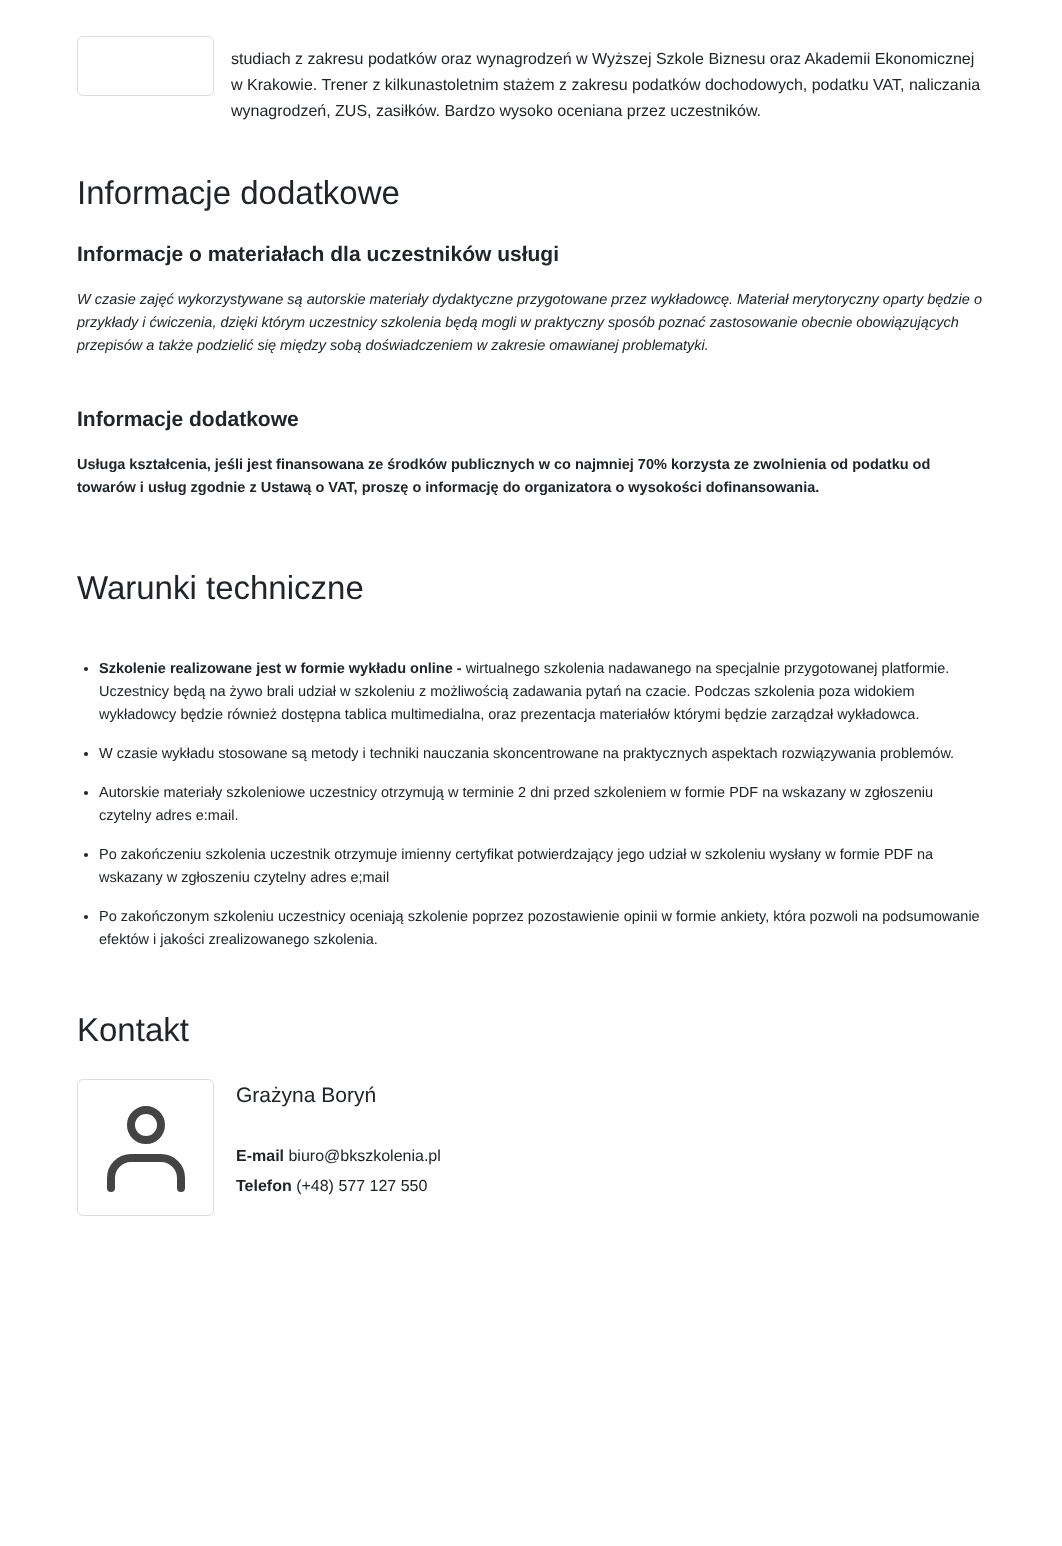studiach z zakresu podatków oraz wynagrodzeń w Wyższej Szkole Biznesu oraz Akademii Ekonomicznej w Krakowie. Trener z kilkunastoletnim stażem z zakresu podatków dochodowych, podatku VAT, naliczania wynagrodzeń, ZUS, zasiłków. Bardzo wysoko oceniana przez uczestników.
Informacje dodatkowe
Informacje o materiałach dla uczestników usługi
W czasie zajęć wykorzystywane są autorskie materiały dydaktyczne przygotowane przez wykładowcę. Materiał merytoryczny oparty będzie o przykłady i ćwiczenia, dzięki którym uczestnicy szkolenia będą mogli w praktyczny sposób poznać zastosowanie obecnie obowiązujących przepisów a także podzielić się między sobą doświadczeniem w zakresie omawianej problematyki.
Informacje dodatkowe
Usługa kształcenia, jeśli jest finansowana ze środków publicznych w co najmniej 70% korzysta ze zwolnienia od podatku od towarów i usług zgodnie z Ustawą o VAT, proszę o informację do organizatora o wysokości dofinansowania.
Warunki techniczne
Szkolenie realizowane jest w formie wykładu online - wirtualnego szkolenia nadawanego na specjalnie przygotowanej platformie. Uczestnicy będą na żywo brali udział w szkoleniu z możliwością zadawania pytań na czacie. Podczas szkolenia poza widokiem wykładowcy będzie również dostępna tablica multimedialna, oraz prezentacja materiałów którymi będzie zarządzał wykładowca.
W czasie wykładu stosowane są metody i techniki nauczania skoncentrowane na praktycznych aspektach rozwiązywania problemów.
Autorskie materiały szkoleniowe uczestnicy otrzymują w terminie 2 dni przed szkoleniem w formie PDF na wskazany w zgłoszeniu czytelny adres e:mail.
Po zakończeniu szkolenia uczestnik otrzymuje imienny certyfikat potwierdzający jego udział w szkoleniu wysłany w formie PDF na wskazany w zgłoszeniu czytelny adres e;mail
Po zakończonym szkoleniu uczestnicy oceniają szkolenie poprzez pozostawienie opinii w formie ankiety, która pozwoli na podsumowanie efektów i jakości zrealizowanego szkolenia.
Kontakt
Grażyna Boryń
E-mail biuro@bkszkolenia.pl
Telefon (+48) 577 127 550